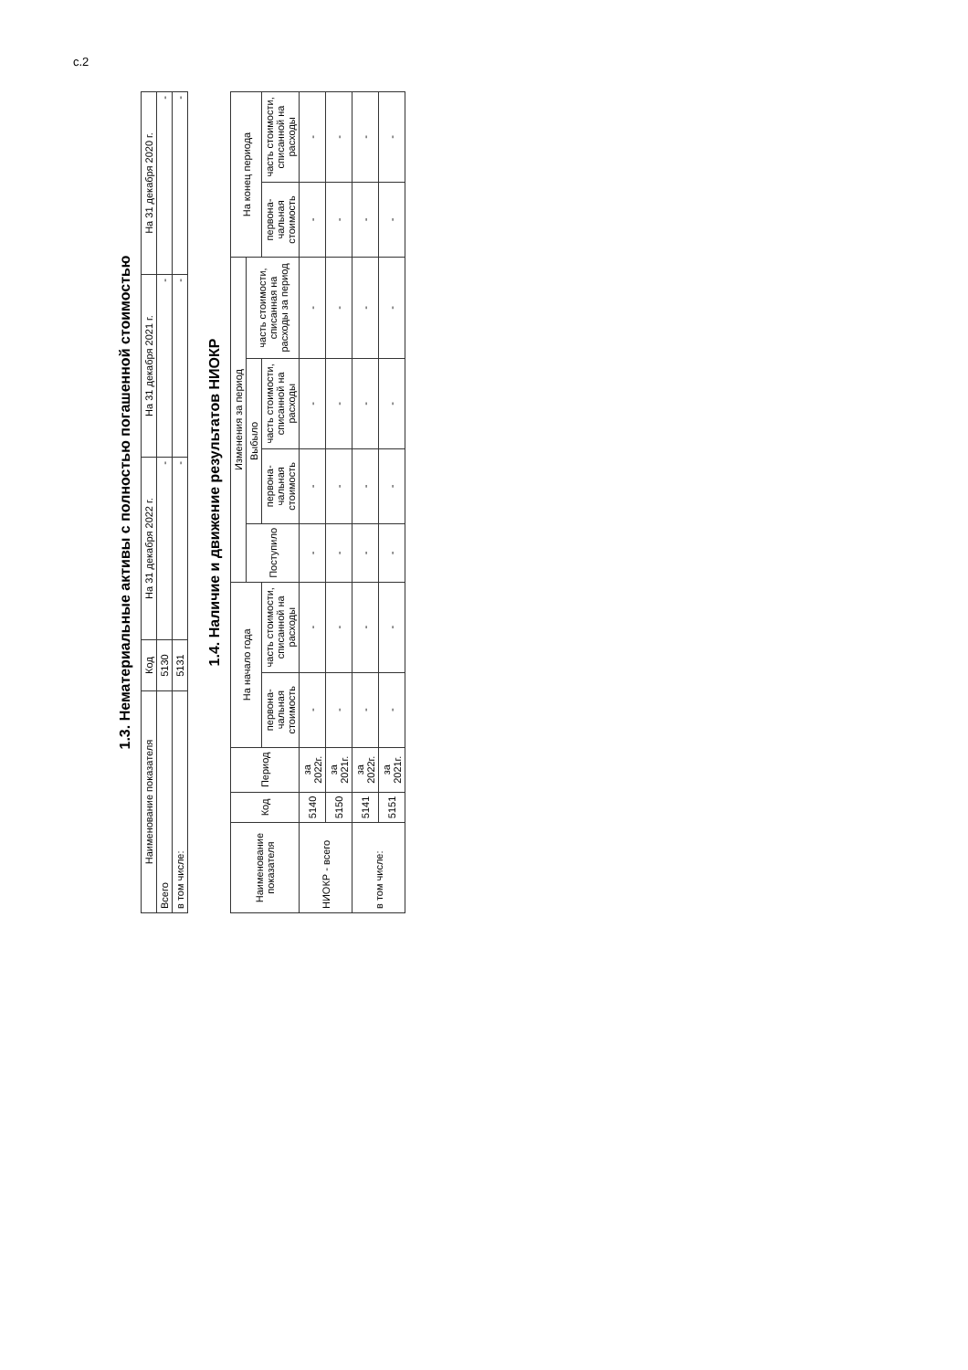с.2
1.3. Нематериальные активы с полностью погашенной стоимостью
| Наименование показателя | Код | На 31 декабря 2022 г. | На 31 декабря 2021 г. | На 31 декабря 2020 г. |
| --- | --- | --- | --- | --- |
| Всего | 5130 | - | - | - |
| в том числе: | 5131 | - | - | - |
1.4. Наличие и движение результатов НИОКР
| Наименование показателя | Код | Период | На начало года | | Изменения за период | | | | На конец периода | |
| --- | --- | --- | --- | --- | --- | --- | --- | --- | --- | --- |
| | | | | | Поступило | Выбыло | | часть стоимости, списанная на расходы за период | | |
| | | | первона-чальная стоимость | часть стоимости, списанной на расходы | | первона-чальная стоимость | часть стоимости, списанной на расходы | | первона-чальная стоимость | часть стоимости, списанной на расходы |
| НИОКР - всего | 5140 | за 2022г. | - | - | - | - | - | - | - | - |
| | 5150 | за 2021г. | - | - | - | - | - | - | - | - |
| в том числе: | 5141 | за 2022г. | - | - | - | - | - | - | - | - |
| | 5151 | за 2021г. | - | - | - | - | - | - | - | - |